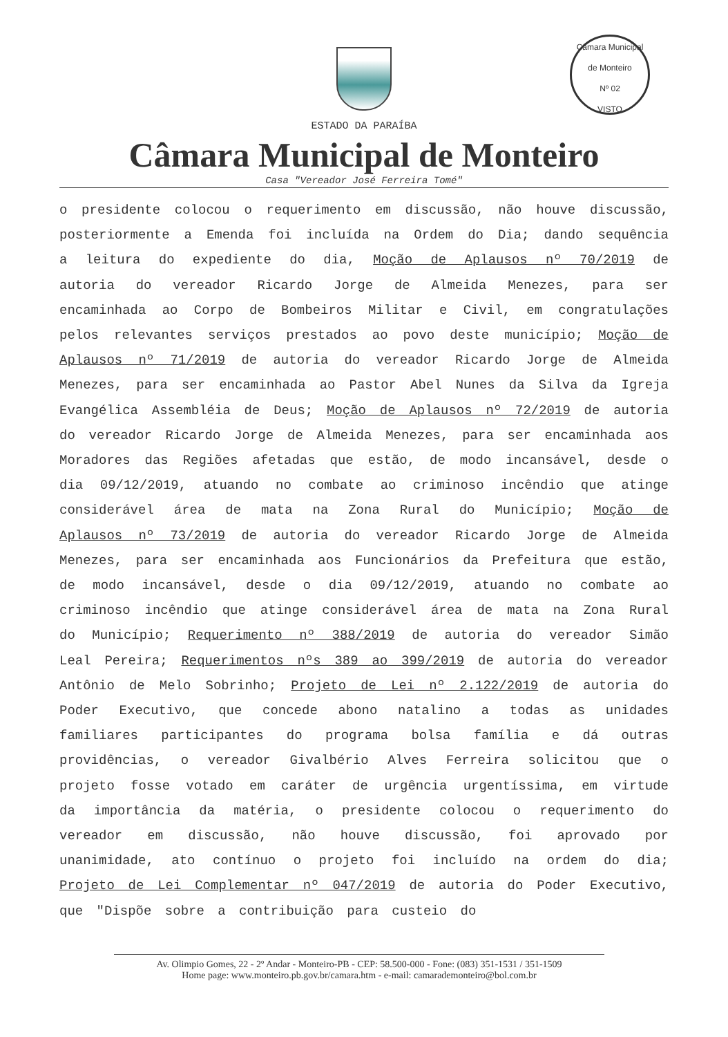Câmara Municipal de Monteiro
Nº 02
VISTO
ESTADO DA PARAÍBA
Câmara Municipal de Monteiro
Casa "Vereador José Ferreira Tomé"
o presidente colocou o requerimento em discussão, não houve discussão, posteriormente a Emenda foi incluída na Ordem do Dia; dando sequência a leitura do expediente do dia, Moção de Aplausos nº 70/2019 de autoria do vereador Ricardo Jorge de Almeida Menezes, para ser encaminhada ao Corpo de Bombeiros Militar e Civil, em congratulações pelos relevantes serviços prestados ao povo deste município; Moção de Aplausos nº 71/2019 de autoria do vereador Ricardo Jorge de Almeida Menezes, para ser encaminhada ao Pastor Abel Nunes da Silva da Igreja Evangélica Assembléia de Deus; Moção de Aplausos nº 72/2019 de autoria do vereador Ricardo Jorge de Almeida Menezes, para ser encaminhada aos Moradores das Regiões afetadas que estão, de modo incansável, desde o dia 09/12/2019, atuando no combate ao criminoso incêndio que atinge considerável área de mata na Zona Rural do Município; Moção de Aplausos nº 73/2019 de autoria do vereador Ricardo Jorge de Almeida Menezes, para ser encaminhada aos Funcionários da Prefeitura que estão, de modo incansável, desde o dia 09/12/2019, atuando no combate ao criminoso incêndio que atinge considerável área de mata na Zona Rural do Município; Requerimento nº 388/2019 de autoria do vereador Simão Leal Pereira; Requerimentos nºs 389 ao 399/2019 de autoria do vereador Antônio de Melo Sobrinho; Projeto de Lei nº 2.122/2019 de autoria do Poder Executivo, que concede abono natalino a todas as unidades familiares participantes do programa bolsa família e dá outras providências, o vereador Givalbério Alves Ferreira solicitou que o projeto fosse votado em caráter de urgência urgentíssima, em virtude da importância da matéria, o presidente colocou o requerimento do vereador em discussão, não houve discussão, foi aprovado por unanimidade, ato contínuo o projeto foi incluído na ordem do dia; Projeto de Lei Complementar nº 047/2019 de autoria do Poder Executivo, que "Dispõe sobre a contribuição para custeio do
Av. Olimpio Gomes, 22 - 2º Andar - Monteiro-PB - CEP: 58.500-000 - Fone: (083) 351-1531 / 351-1509
Home page: www.monteiro.pb.gov.br/camara.htm - e-mail: camarademonteiro@bol.com.br